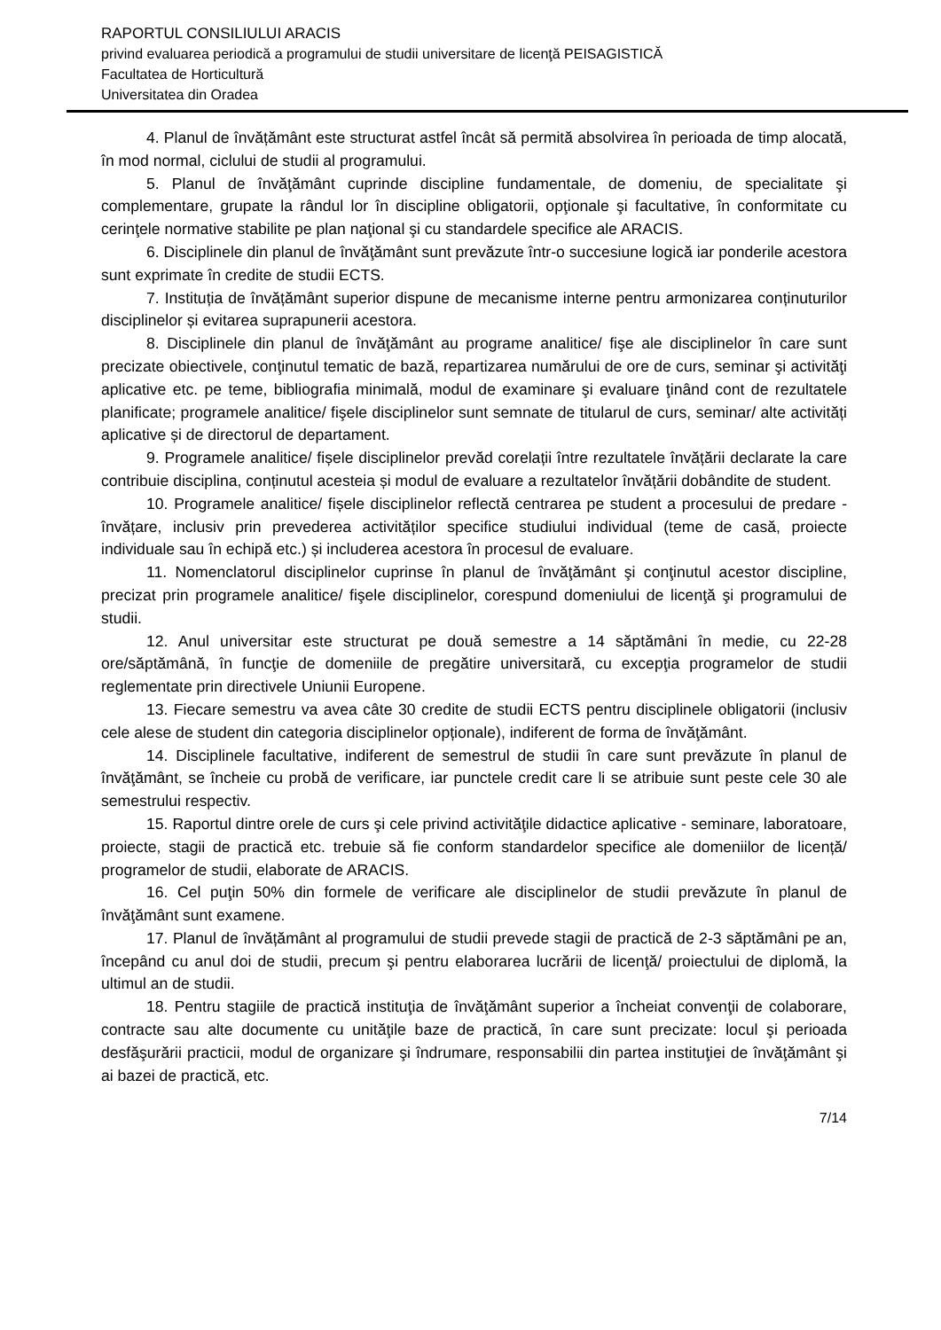RAPORTUL CONSILIULUI ARACIS
privind evaluarea periodică a programului de studii universitare de licenţă PEISAGISTICĂ
Facultatea de Horticultură
Universitatea din Oradea
4. Planul de învățământ este structurat astfel încât să permită absolvirea în perioada de timp alocată, în mod normal, ciclului de studii al programului.
5. Planul de învăţământ cuprinde discipline fundamentale, de domeniu, de specialitate şi complementare, grupate la rândul lor în discipline obligatorii, opţionale şi facultative, în conformitate cu cerinţele normative stabilite pe plan naţional şi cu standardele specifice ale ARACIS.
6. Disciplinele din planul de învăţământ sunt prevăzute într-o succesiune logică iar ponderile acestora sunt exprimate în credite de studii ECTS.
7. Instituția de învățământ superior dispune de mecanisme interne pentru armonizarea conținuturilor disciplinelor și evitarea suprapunerii acestora.
8. Disciplinele din planul de învăţământ au programe analitice/ fişe ale disciplinelor în care sunt precizate obiectivele, conţinutul tematic de bază, repartizarea numărului de ore de curs, seminar şi activităţi aplicative etc. pe teme, bibliografia minimală, modul de examinare şi evaluare ţinând cont de rezultatele planificate; programele analitice/ fişele disciplinelor sunt semnate de titularul de curs, seminar/ alte activități aplicative și de directorul de departament.
9. Programele analitice/ fișele disciplinelor prevăd corelații între rezultatele învățării declarate la care contribuie disciplina, conținutul acesteia și modul de evaluare a rezultatelor învățării dobândite de student.
10. Programele analitice/ fișele disciplinelor reflectă centrarea pe student a procesului de predare - învățare, inclusiv prin prevederea activităților specifice studiului individual (teme de casă, proiecte individuale sau în echipă etc.) și includerea acestora în procesul de evaluare.
11. Nomenclatorul disciplinelor cuprinse în planul de învăţământ şi conţinutul acestor discipline, precizat prin programele analitice/ fişele disciplinelor, corespund domeniului de licenţă şi programului de studii.
12. Anul universitar este structurat pe două semestre a 14 săptămâni în medie, cu 22-28 ore/săptămână, în funcţie de domeniile de pregătire universitară, cu excepţia programelor de studii reglementate prin directivele Uniunii Europene.
13. Fiecare semestru va avea câte 30 credite de studii ECTS pentru disciplinele obligatorii (inclusiv cele alese de student din categoria disciplinelor opționale), indiferent de forma de învăţământ.
14. Disciplinele facultative, indiferent de semestrul de studii în care sunt prevăzute în planul de învăţământ, se încheie cu probă de verificare, iar punctele credit care li se atribuie sunt peste cele 30 ale semestrului respectiv.
15. Raportul dintre orele de curs şi cele privind activităţile didactice aplicative - seminare, laboratoare, proiecte, stagii de practică etc. trebuie să fie conform standardelor specifice ale domeniilor de licență/ programelor de studii, elaborate de ARACIS.
16. Cel puţin 50% din formele de verificare ale disciplinelor de studii prevăzute în planul de învăţământ sunt examene.
17. Planul de învățământ al programului de studii prevede stagii de practică de 2-3 săptămâni pe an, începând cu anul doi de studii, precum şi pentru elaborarea lucrării de licenţă/ proiectului de diplomă, la ultimul an de studii.
18. Pentru stagiile de practică instituţia de învăţământ superior a încheiat convenţii de colaborare, contracte sau alte documente cu unităţile baze de practică, în care sunt precizate: locul şi perioada desfăşurării practicii, modul de organizare şi îndrumare, responsabilii din partea instituţiei de învăţământ şi ai bazei de practică, etc.
7/14